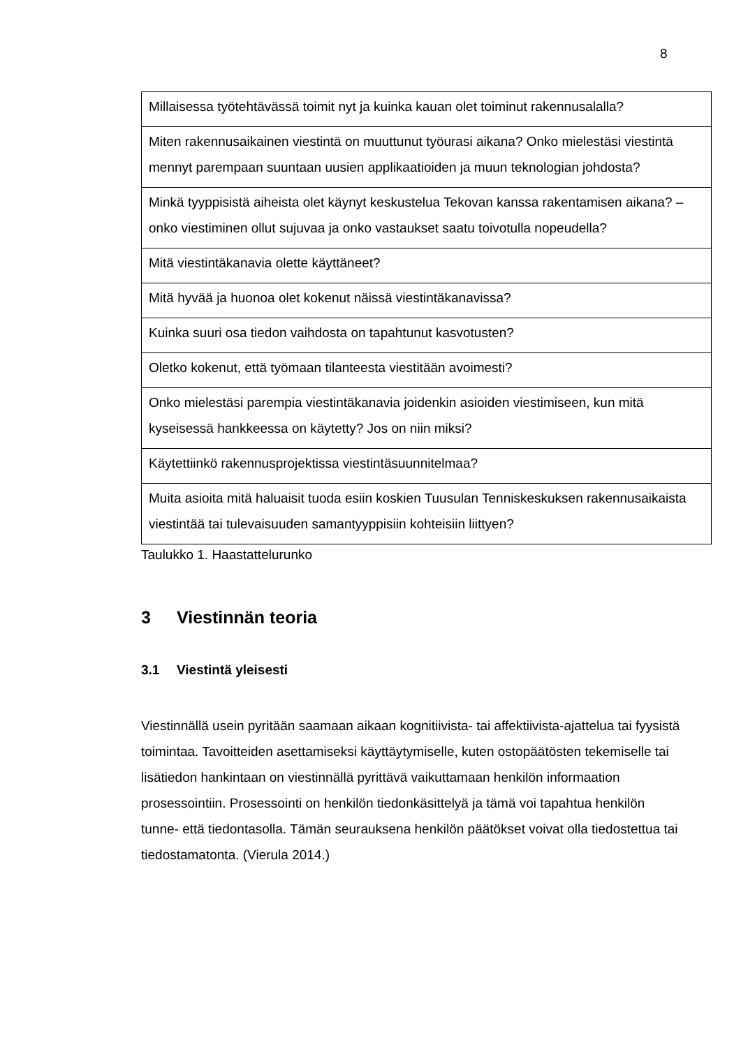8
| Millaisessa työtehtävässä toimit nyt ja kuinka kauan olet toiminut rakennusalalla? |
| Miten rakennusaikainen viestintä on muuttunut työurasi aikana? Onko mielestäsi viestintä mennyt parempaan suuntaan uusien applikaatioiden ja muun teknologian johdosta? |
| Minkä tyyppisistä aiheista olet käynyt keskustelua Tekovan kanssa rakentamisen aikana? – onko viestiminen ollut sujuvaa ja onko vastaukset saatu toivotulla nopeudella? |
| Mitä viestintäkanavia olette käyttäneet? |
| Mitä hyvää ja huonoa olet kokenut näissä viestintäkanavissa? |
| Kuinka suuri osa tiedon vaihdosta on tapahtunut kasvotusten? |
| Oletko kokenut, että työmaan tilanteesta viestitään avoimesti? |
| Onko mielestäsi parempia viestintäkanavia joidenkin asioiden viestimiseen, kun mitä kyseisessä hankkeessa on käytetty? Jos on niin miksi? |
| Käytettiinkö rakennusprojektissa viestintäsuunnitelmaa? |
| Muita asioita mitä haluaisit tuoda esiin koskien Tuusulan Tenniskeskuksen rakennusaikaista viestintää tai tulevaisuuden samantyyppisiin kohteisiin liittyen? |
Taulukko 1. Haastattelurunko
3 Viestinnän teoria
3.1 Viestintä yleisesti
Viestinnällä usein pyritään saamaan aikaan kognitiivista- tai affektiivista-ajattelua tai fyysistä toimintaa. Tavoitteiden asettamiseksi käyttäytymiselle, kuten ostopäätösten tekemiselle tai lisätiedon hankintaan on viestinnällä pyrittävä vaikuttamaan henkilön informaation prosessointiin. Prosessointi on henkilön tiedonkäsittelyä ja tämä voi tapahtua henkilön tunne- että tiedontasolla. Tämän seurauksena henkilön päätökset voivat olla tiedostettua tai tiedostamatonta. (Vierula 2014.)